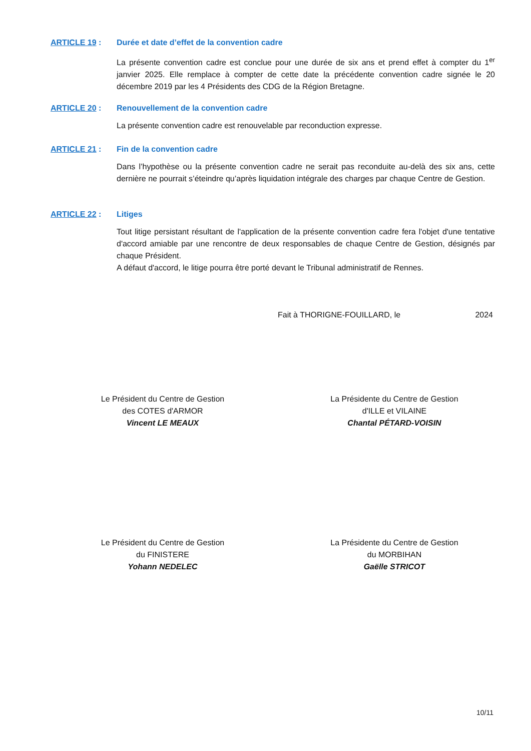ARTICLE 19 : Durée et date d’effet de la convention cadre
La présente convention cadre est conclue pour une durée de six ans et prend effet à compter du 1<sup>er</sup> janvier 2025. Elle remplace à compter de cette date la précédente convention cadre signée le 20 décembre 2019 par les 4 Présidents des CDG de la Région Bretagne.
ARTICLE 20 : Renouvellement de la convention cadre
La présente convention cadre est renouvelable par reconduction expresse.
ARTICLE 21 : Fin de la convention cadre
Dans l’hypothèse ou la présente convention cadre ne serait pas reconduite au-delà des six ans, cette dernière ne pourrait s’éteindre qu’après liquidation intégrale des charges par chaque Centre de Gestion.
ARTICLE 22 : Litiges
Tout litige persistant résultant de l'application de la présente convention cadre fera l'objet d'une tentative d'accord amiable par une rencontre de deux responsables de chaque Centre de Gestion, désignés par chaque Président.
A défaut d'accord, le litige pourra être porté devant le Tribunal administratif de Rennes.
Fait à THORIGNE-FOUILLARD, le 2024
Le Président du Centre de Gestion
des COTES d'ARMOR
Vincent LE MEAUX
La Présidente du Centre de Gestion
d'ILLE et VILAINE
Chantal PÉTARD-VOISIN
Le Président du Centre de Gestion
du FINISTERE
Yohann NEDELEC
La Présidente du Centre de Gestion
du MORBIHAN
Gaëlle STRICOT
10/11